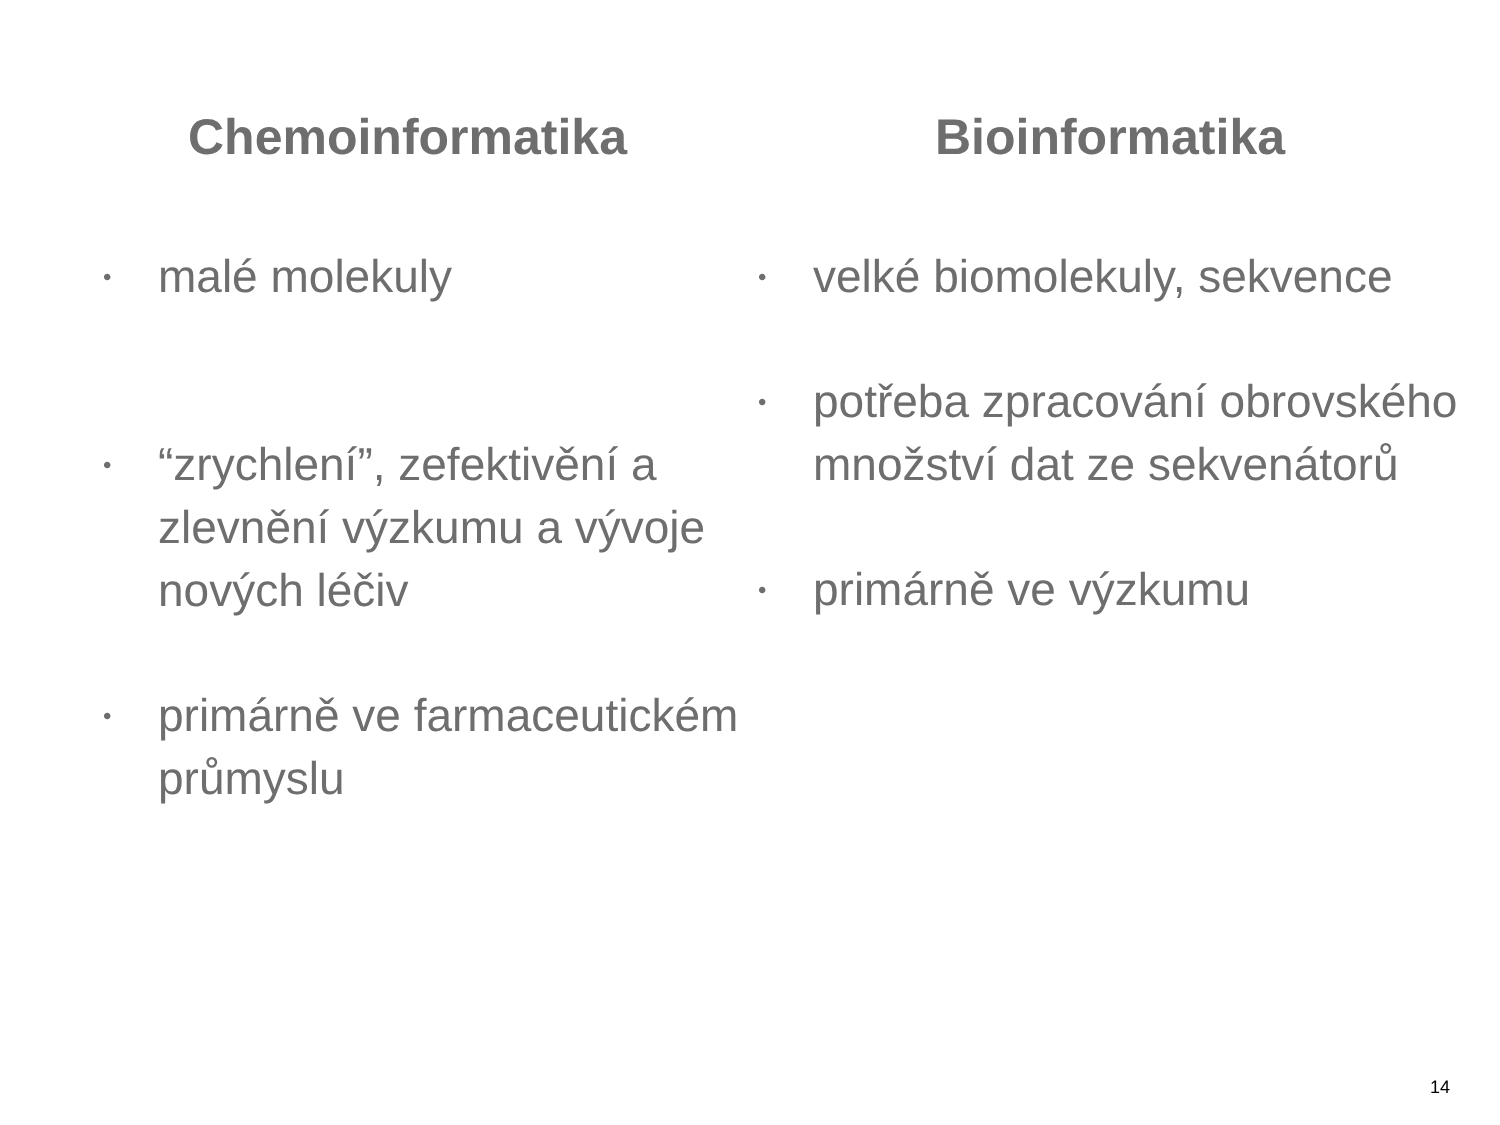Chemoinformatika
• malé molekuly
• “zrychlení”, zefektivění a zlevnění výzkumu a vývoje nových léčiv
• primárně ve farmaceutickém průmyslu
Bioinformatika
• velké biomolekuly, sekvence
• potřeba zpracování obrovského množství dat ze sekvenátorů
• primárně ve výzkumu
14